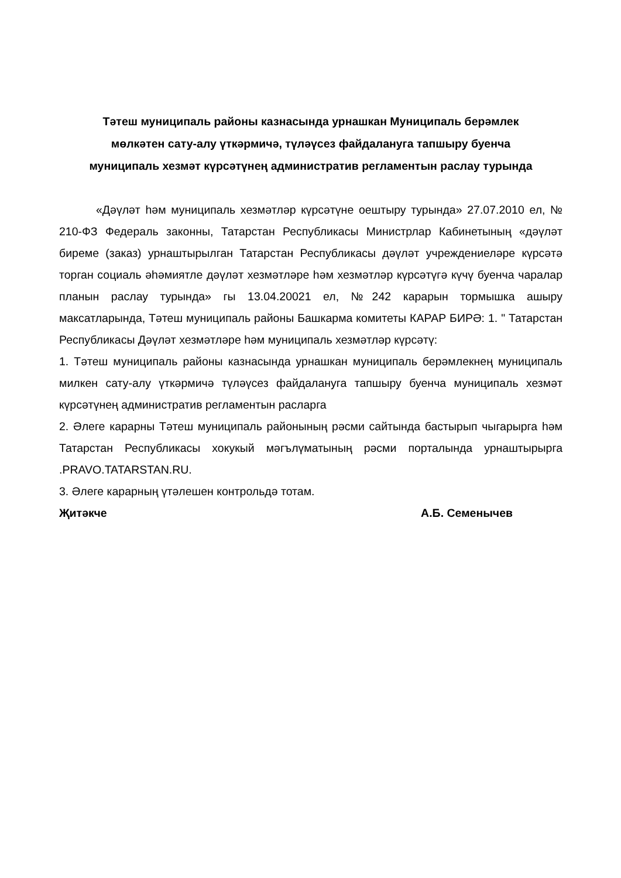Тәтеш муниципаль районы казнасында урнашкан Муниципаль берәмлек
мөлкәтен сату-алу үткәрмичә, түләүсез файдалануга тапшыру буенча
муниципаль хезмәт күрсәтүнең административ регламентын раслау турында
«Дәүләт һәм муниципаль хезмәтләр күрсәтүне оештыру турында» 27.07.2010 ел, № 210-ФЗ Федераль законны, Татарстан Республикасы Министрлар Кабинетының «дәүләт биреме (заказ) урнаштырылган Татарстан Республикасы дәүләт учреждениеләре күрсәтә торган социаль әһәмиятле дәүләт хезмәтләре һәм хезмәтләр күрсәтүгә күчү буенча чаралар планын раслау турында» гы 13.04.20021 ел, №242 карарын тормышка ашыру максатларында, Тәтеш муниципаль районы Башкарма комитеты КАРАР БИРӘ: 1. " Татарстан Республикасы Дәүләт хезмәтләре һәм муниципаль хезмәтләр күрсәтү:
1. Тәтеш муниципаль районы казнасында урнашкан муниципаль берәмлекнең муниципаль милкен сату-алу үткәрмичә түләүсез файдалануга тапшыру буенча муниципаль хезмәт күрсәтүнең административ регламентын расларга
2. Әлеге карарны Тәтеш муниципаль районының рәсми сайтында бастырып чыгарырга һәм Татарстан Республикасы хокукый мәгълүматының рәсми порталында урнаштырырга .PRAVO.TATARSTAN.RU.
3. Әлеге карарның үтәлешен контрольдә тотам.
Җитәкче А.Б. Семенычев